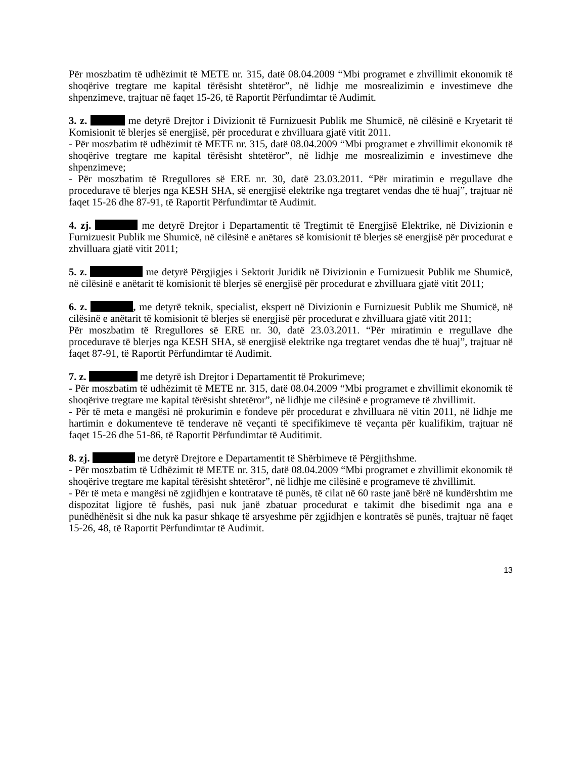Për moszbatim të udhëzimit të METE nr. 315, datë 08.04.2009 “Mbi programet e zhvillimit ekonomik të shoqërive tregtare me kapital tërësisht shtetëror”, në lidhje me mosrealizimin e investimeve dhe shpenzimeve, trajtuar në faqet 15-26, të Raportit Përfundimtar të Audimit.
3. z. me detyrë Drejtor i Divizionit të Furnizuesit Publik me Shumicë, në cilësinë e Kryetarit të Komisionit të blerjes së energjisë, për procedurat e zhvilluara gjatë vitit 2011.
- Për moszbatim të udhëzimit të METE nr. 315, datë 08.04.2009 “Mbi programet e zhvillimit ekonomik të shoqërive tregtare me kapital tërësisht shtetëror”, në lidhje me mosrealizimin e investimeve dhe shpenzimeve;
- Për moszbatim të Rregullores së ERE nr. 30, datë 23.03.2011. “Për miratimin e rregullave dhe procedurave të blerjes nga KESH SHA, së energjisë elektrike nga tregtaret vendas dhe të huaj”, trajtuar në faqet 15-26 dhe 87-91, të Raportit Përfundimtar të Audimit.
4. zj. me detyrë Drejtor i Departamentit të Tregtimit të Energjisë Elektrike, në Divizionin e Furnizuesit Publik me Shumicë, në cilësinë e anëtares së komisionit të blerjes së energjisë për procedurat e zhvilluara gjatë vitit 2011;
5. z. me detyrë Përgjigjes i Sektorit Juridik në Divizionin e Furnizuesit Publik me Shumicë, në cilësinë e anëtarit të komisionit të blerjes së energjisë për procedurat e zhvilluara gjatë vitit 2011;
6. z. , me detyrë teknik, specialist, ekspert në Divizionin e Furnizuesit Publik me Shumicë, në cilësinë e anëtarit të komisionit të blerjes së energjisë për procedurat e zhvilluara gjatë vitit 2011;
Për moszbatim të Rregullores së ERE nr. 30, datë 23.03.2011. “Për miratimin e rregullave dhe procedurave të blerjes nga KESH SHA, së energjisë elektrike nga tregtaret vendas dhe të huaj”, trajtuar në faqet 87-91, të Raportit Përfundimtar të Audimit.
7. z. me detyrë ish Drejtor i Departamentit të Prokurimeve;
- Për moszbatim të udhëzimit të METE nr. 315, datë 08.04.2009 “Mbi programet e zhvillimit ekonomik të shoqërive tregtare me kapital tërësisht shtetëror”, në lidhje me cilësinë e programeve të zhvillimit.
- Për të meta e mangësi në prokurimin e fondeve për procedurat e zhvilluara në vitin 2011, në lidhje me hartimin e dokumenteve të tenderave në veçanti të specifikimeve të veçanta për kualifikim, trajtuar në faqet 15-26 dhe 51-86, të Raportit Përfundimtar të Auditimit.
8. zj. me detyrë Drejtore e Departamentit të Shërbimeve të Përgjithshme.
- Për moszbatim të Udhëzimit të METE nr. 315, datë 08.04.2009 “Mbi programet e zhvillimit ekonomik të shoqërive tregtare me kapital tërësisht shtetëror”, në lidhje me cilësinë e programeve të zhvillimit.
- Për të meta e mangësi në zgjidhjen e kontratave të punës, të cilat në 60 raste janë bërë në kundërshtim me dispozitat ligjore të fushës, pasi nuk janë zbatuar procedurat e takimit dhe bisedimit nga ana e punëdhënësit si dhe nuk ka pasur shkaqe të arsyeshme për zgjidhjen e kontratës së punës, trajtuar në faqet 15-26, 48, të Raportit Përfundimtar të Audimit.
13